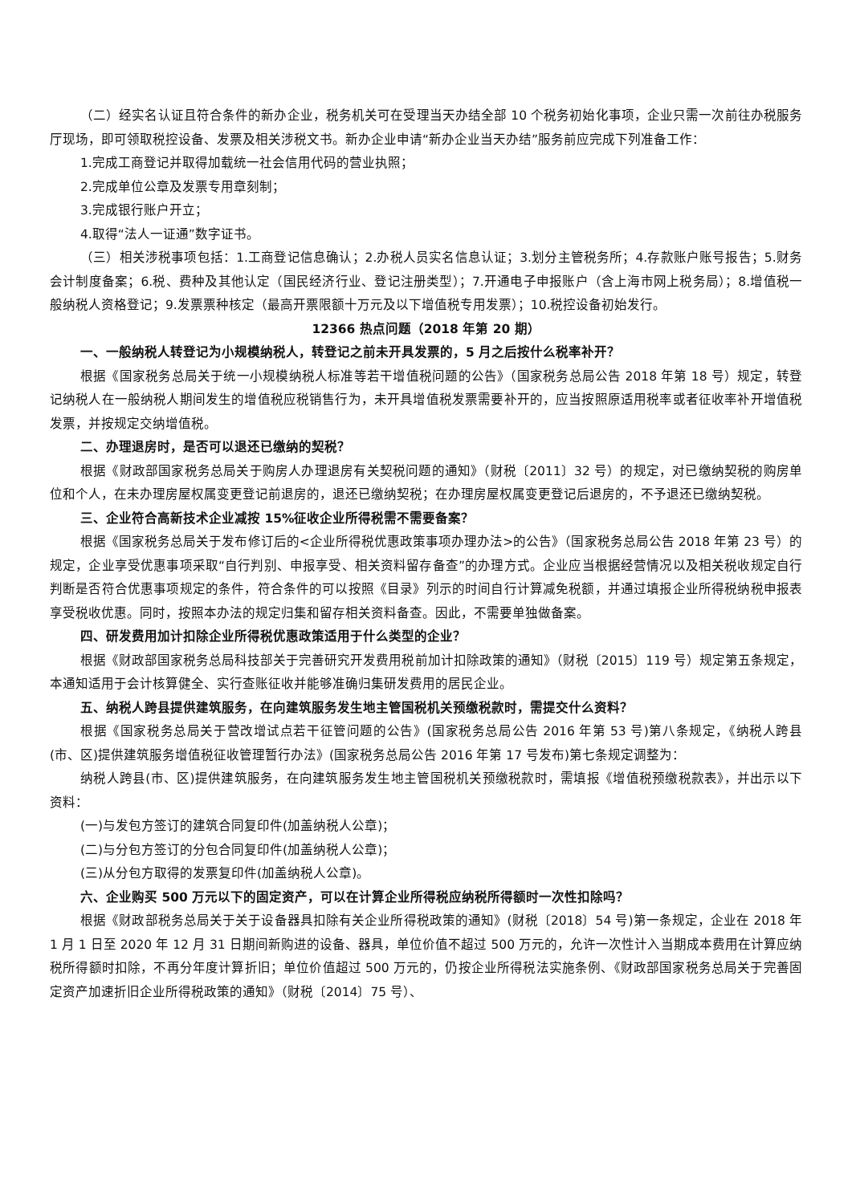（二）经实名认证且符合条件的新办企业，税务机关可在受理当天办结全部 10 个税务初始化事项，企业只需一次前往办税服务厅现场，即可领取税控设备、发票及相关涉税文书。新办企业申请“新办企业当天办结”服务前应完成下列准备工作：
1.完成工商登记并取得加载统一社会信用代码的营业执照；
2.完成单位公章及发票专用章刻制；
3.完成银行账户开立；
4.取得“法人一证通”数字证书。
（三）相关涉税事项包括：1.工商登记信息确认；2.办税人员实名信息认证；3.划分主管税务所；4.存款账户账号报告；5.财务会计制度备案；6.税、费种及其他认定（国民经济行业、登记注册类型）；7.开通电子申报账户（含上海市网上税务局）；8.增值税一般纳税人资格登记；9.发票票种核定（最高开票限额十万元及以下增值税专用发票）；10.税控设备初始发行。
12366 热点问题（2018 年第 20 期）
一、一般纳税人转登记为小规模纳税人，转登记之前未开具发票的，5 月之后按什么税率补开？
根据《国家税务总局关于统一小规模纳税人标准等若干增值税问题的公告》（国家税务总局公告 2018 年第 18 号）规定，转登记纳税人在一般纳税人期间发生的增值税应税销售行为，未开具增值税发票需要补开的，应当按照原适用税率或者征收率补开增值税发票，并按规定交纳增值税。
二、办理退房时，是否可以退还已缴纳的契税？
根据《财政部国家税务总局关于购房人办理退房有关契税问题的通知》（财税〔2011〕32 号）的规定，对已缴纳契税的购房单位和个人，在未办理房屋权属变更登记前退房的，退还已缴纳契税；在办理房屋权属变更登记后退房的，不予退还已缴纳契税。
三、企业符合高新技术企业减按 15%征收企业所得税需不需要备案？
根据《国家税务总局关于发布修订后的<企业所得税优惠政策事项办理办法>的公告》（国家税务总局公告 2018 年第 23 号）的规定，企业享受优惠事项采取“自行判别、申报享受、相关资料留存备查”的办理方式。企业应当根据经营情况以及相关税收规定自行判断是否符合优惠事项规定的条件，符合条件的可以按照《目录》列示的时间自行计算减免税额，并通过填报企业所得税纳税申报表享受税收优惠。同时，按照本办法的规定归集和留存相关资料备查。因此，不需要单独做备案。
四、研发费用加计扣除企业所得税优惠政策适用于什么类型的企业？
根据《财政部国家税务总局科技部关于完善研究开发费用税前加计扣除政策的通知》（财税〔2015〕119 号）规定第五条规定，本通知适用于会计核算健全、实行查账征收并能够准确归集研发费用的居民企业。
五、纳税人跨县提供建筑服务，在向建筑服务发生地主管国税机关预缴税款时，需提交什么资料？
根据《国家税务总局关于营改增试点若干征管问题的公告》(国家税务总局公告 2016 年第 53 号)第八条规定，《纳税人跨县(市、区)提供建筑服务增值税征收管理暂行办法》(国家税务总局公告 2016 年第 17 号发布)第七条规定调整为：
纳税人跨县(市、区)提供建筑服务，在向建筑服务发生地主管国税机关预缴税款时，需填报《增值税预缴税款表》，并出示以下资料：
(一)与发包方签订的建筑合同复印件(加盖纳税人公章)；
(二)与分包方签订的分包合同复印件(加盖纳税人公章)；
(三)从分包方取得的发票复印件(加盖纳税人公章)。
六、企业购买 500 万元以下的固定资产，可以在计算企业所得税应纳税所得额时一次性扣除吗？
根据《财政部税务总局关于关于设备器具扣除有关企业所得税政策的通知》(财税〔2018〕54 号)第一条规定，企业在 2018 年 1 月 1 日至 2020 年 12 月 31 日期间新购进的设备、器具，单位价值不超过 500 万元的，允许一次性计入当期成本费用在计算应纳税所得额时扣除，不再分年度计算折旧；单位价值超过 500 万元的，仍按企业所得税法实施条例、《财政部国家税务总局关于完善固定资产加速折旧企业所得税政策的通知》（财税〔2014〕75 号）、